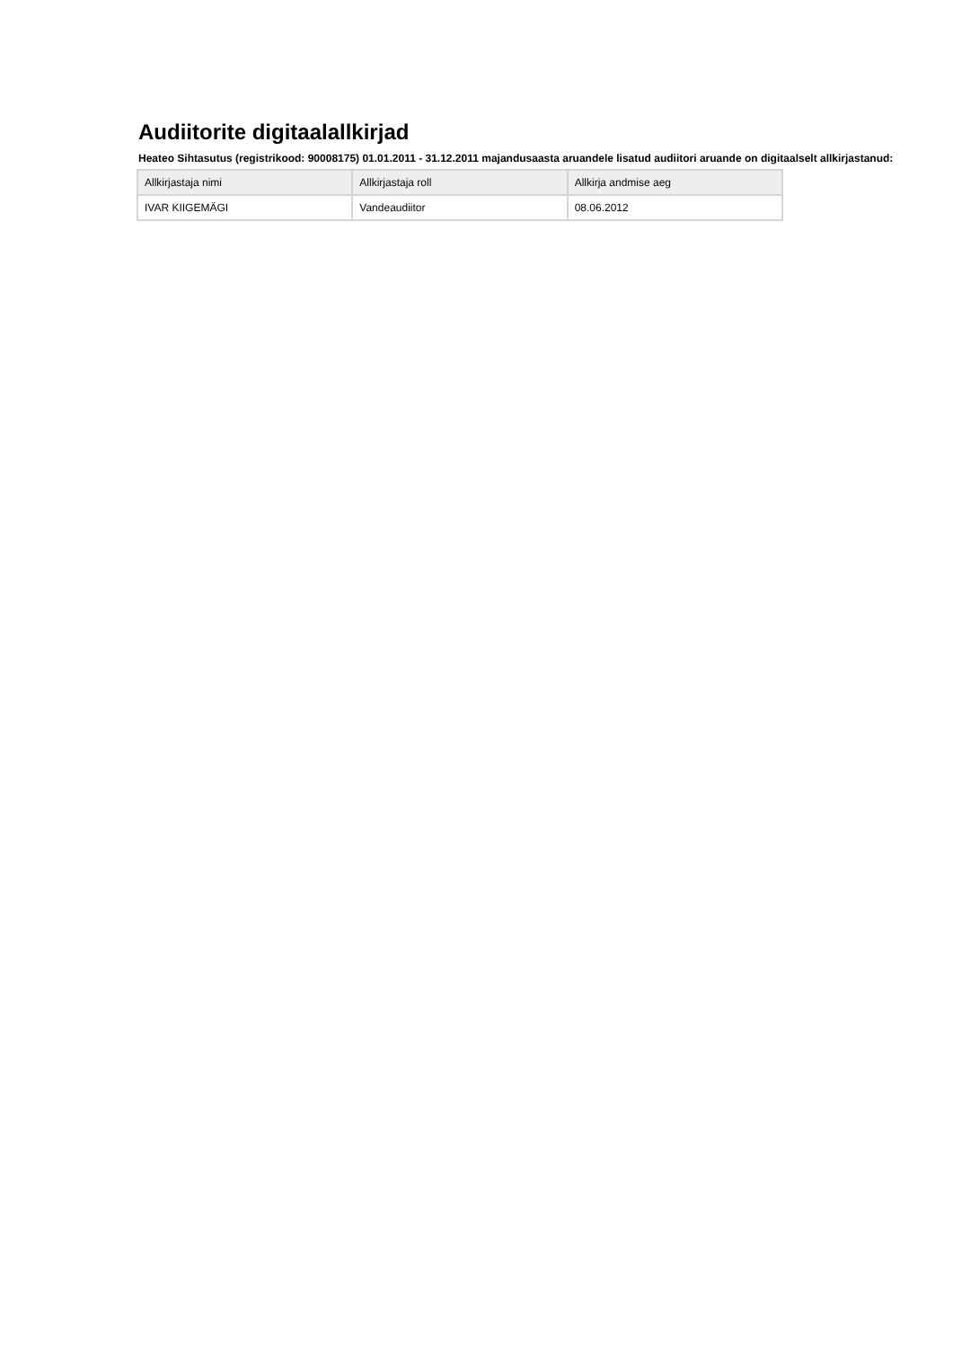Audiitorite digitaalallkirjad
Heateo Sihtasutus (registrikood: 90008175) 01.01.2011 - 31.12.2011 majandusaasta aruandele lisatud audiitori aruande on digitaalselt allkirjastanud:
| Allkirjastaja nimi | Allkirjastaja roll | Allkirja andmise aeg |
| --- | --- | --- |
| IVAR KIIGEMÄGI | Vandeaudiitor | 08.06.2012 |